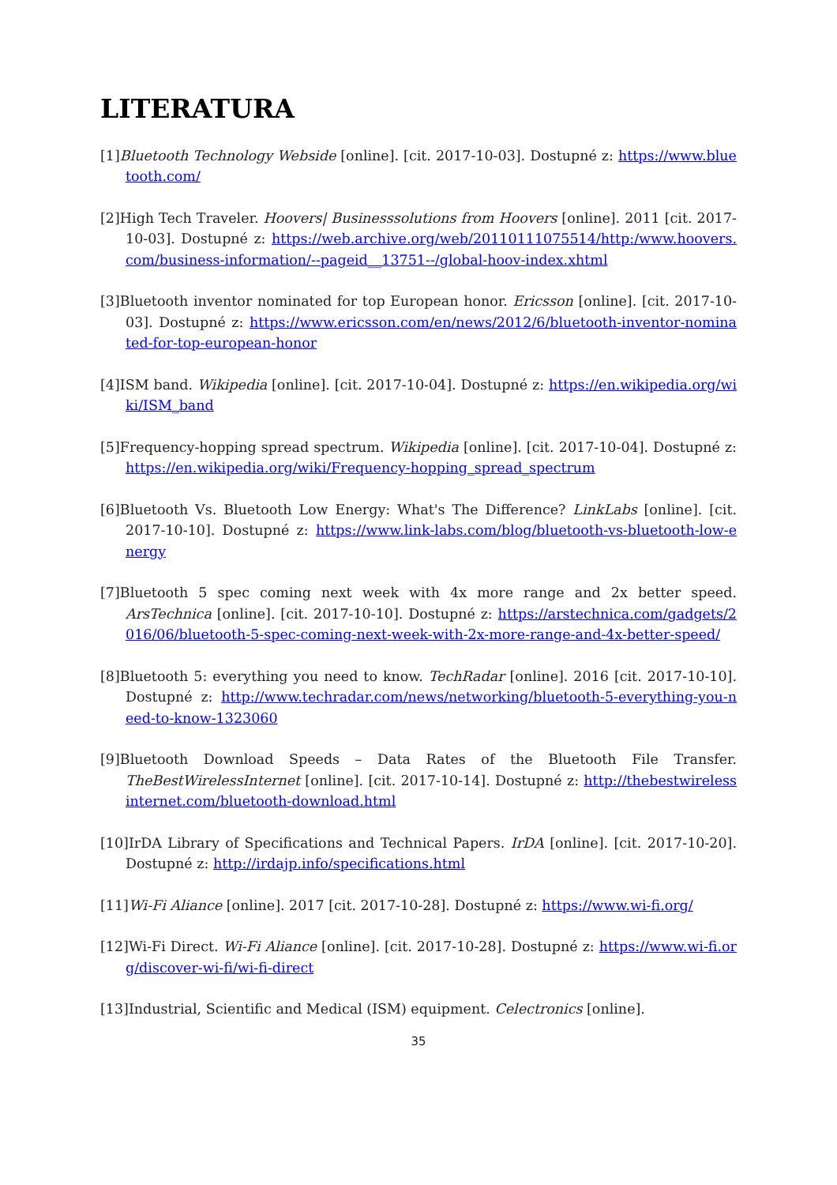LITERATURA
[1]Bluetooth Technology Webside [online]. [cit. 2017-10-03]. Dostupné z: https://www.bluetooth.com/
[2]High Tech Traveler. Hoovers| Businesssolutions from Hoovers [online]. 2011 [cit. 2017-10-03]. Dostupné z: https://web.archive.org/web/20110111075514/http:/www.hoovers.com/business-information/--pageid__13751--/global-hoov-index.xhtml
[3]Bluetooth inventor nominated for top European honor. Ericsson [online]. [cit. 2017-10-03]. Dostupné z: https://www.ericsson.com/en/news/2012/6/bluetooth-inventor-nominated-for-top-european-honor
[4]ISM band. Wikipedia [online]. [cit. 2017-10-04]. Dostupné z: https://en.wikipedia.org/wiki/ISM_band
[5]Frequency-hopping spread spectrum. Wikipedia [online]. [cit. 2017-10-04]. Dostupné z: https://en.wikipedia.org/wiki/Frequency-hopping_spread_spectrum
[6]Bluetooth Vs. Bluetooth Low Energy: What's The Difference? LinkLabs [online]. [cit. 2017-10-10]. Dostupné z: https://www.link-labs.com/blog/bluetooth-vs-bluetooth-low-energy
[7]Bluetooth 5 spec coming next week with 4x more range and 2x better speed. ArsTechnica [online]. [cit. 2017-10-10]. Dostupné z: https://arstechnica.com/gadgets/2016/06/bluetooth-5-spec-coming-next-week-with-2x-more-range-and-4x-better-speed/
[8]Bluetooth 5: everything you need to know. TechRadar [online]. 2016 [cit. 2017-10-10]. Dostupné z: http://www.techradar.com/news/networking/bluetooth-5-everything-you-need-to-know-1323060
[9]Bluetooth Download Speeds – Data Rates of the Bluetooth File Transfer. TheBestWirelessInternet [online]. [cit. 2017-10-14]. Dostupné z: http://thebestwirelessinternet.com/bluetooth-download.html
[10]IrDA Library of Specifications and Technical Papers. IrDA [online]. [cit. 2017-10-20]. Dostupné z: http://irdajp.info/specifications.html
[11]Wi-Fi Aliance [online]. 2017 [cit. 2017-10-28]. Dostupné z: https://www.wi-fi.org/
[12]Wi-Fi Direct. Wi-Fi Aliance [online]. [cit. 2017-10-28]. Dostupné z: https://www.wi-fi.org/discover-wi-fi/wi-fi-direct
[13]Industrial, Scientific and Medical (ISM) equipment. Celectronics [online].
35